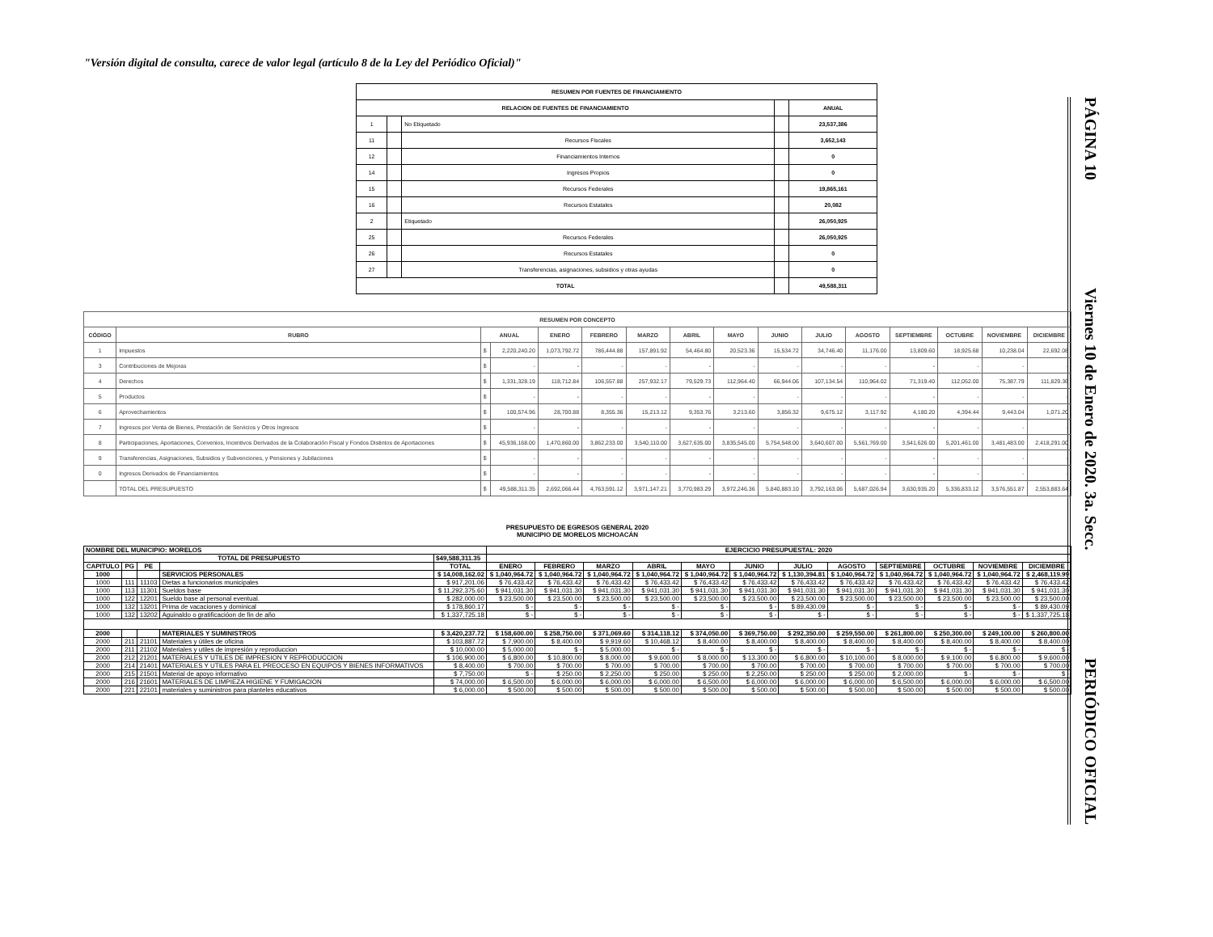"Versión digital de consulta, carece de valor legal (artículo 8 de la Ley del Periódico Oficial)"
PÁGINA 10 Viernes 10 de Enero de 2020. 3a. Secc. PERIÓDICO OFICIAL
| RESUMEN POR FUENTES DE FINANCIAMIENTO | | | | |
| --- | --- | --- | --- | --- |
| RELACION DE FUENTES DE FINANCIAMIENTO | | | | ANUAL |
| 1 | | No Etiquetado | | 23,537,386 |
| 11 | | Recursos Fiscales | | 3,652,143 |
| 12 | | Financiamientos Internos | | 0 |
| 14 | | Ingresos Propios | | 0 |
| 15 | | Recursos Federales | | 19,865,161 |
| 16 | | Recursos Estatales | | 20,082 |
| 2 | | Etiquetado | | 26,050,925 |
| 25 | | Recursos Federales | | 26,050,925 |
| 26 | | Recursos Estatales | | 0 |
| 27 | | Transferencias, asignaciones, subsidios y otras ayudas | | 0 |
| TOTAL | | | | 49,588,311 |
| RESUMEN POR CONCEPTO | | | | | | | | | | | | | | | |
| --- | --- | --- | --- | --- | --- | --- | --- | --- | --- | --- | --- | --- | --- | --- | --- |
| CÓDIGO | RUBRO | ANUAL | | ENERO | FEBRERO | MARZO | ABRIL | MAYO | JUNIO | JULIO | AGOSTO | SEPTIEMBRE | OCTUBRE | NOVIEMBRE | DICIEMBRE |
| 1 | Impuestos | $ | 2,220,240.20 | 1,073,792.72 | 786,444.88 | 157,891.92 | 54,464.80 | 20,523.36 | 15,534.72 | 34,746.40 | 11,176.00 | 13,809.60 | 18,925.68 | 10,238.04 | 22,692.08 |
| 3 | Contribuciones de Mejoras | $ | - | - | - | - | - | - | - | - | - | - | - | - | - |
| 4 | Derechos | $ | 1,331,328.19 | 118,712.84 | 106,557.88 | 257,932.17 | 79,529.73 | 112,964.40 | 66,944.06 | 107,134.54 | 110,964.02 | 71,319.40 | 112,052.00 | 75,387.79 | 111,829.36 |
| 5 | Productos | $ | - | - | - | - | - | - | - | - | - | - | - | - | - |
| 6 | Aprovechamientos | $ | 100,574.96 | 28,700.88 | 8,355.36 | 15,213.12 | 9,353.76 | 3,213.60 | 3,856.32 | 9,675.12 | 3,117.92 | 4,180.20 | 4,394.44 | 9,443.04 | 1,071.20 |
| 7 | Ingresos por Venta de Bienes, Prestación de Servicios y Otros Ingresos | $ | - | - | - | - | - | - | - | - | - | - | - | - | - |
| 8 | Participaciones, Aportaciones, Convenios, Incentivos Derivados de la Colaboración Fiscal y Fondos Distintos de Aportaciones | $ | 45,936,168.00 | 1,470,860.00 | 3,862,233.00 | 3,540,110.00 | 3,627,635.00 | 3,835,545.00 | 5,754,548.00 | 3,640,607.00 | 5,561,769.00 | 3,541,626.00 | 5,201,461.00 | 3,481,483.00 | 2,418,291.00 |
| 9 | Transferencias, Asignaciones, Subsidios y Subvenciones, y Pensiones y Jubilaciones | $ | - | - | - | - | - | - | - | - | - | - | - | - | - |
| 0 | Ingresos Derivados de Financiamientos | $ | - | - | - | - | - | - | - | - | - | - | - | - | - |
| | TOTAL DEL PRESUPUESTO | $ | 49,588,311.35 | 2,692,066.44 | 4,763,591.12 | 3,971,147.21 | 3,770,983.29 | 3,972,246.36 | 5,840,883.10 | 3,792,163.06 | 5,687,026.94 | 3,630,935.20 | 5,336,833.12 | 3,576,551.87 | 2,553,883.64 |
PRESUPUESTO DE EGRESOS GENERAL 2020
MUNICIPIO DE MORELOS MICHOACÁN
| NOMBRE DEL MUNICIPIO: MORELOS | | | | | EJERCICIO PRESUPUESTAL: 2020 | | | | | | | | | | | |
| TOTAL DE PRESUPUESTO | | | | $49,588,311.35 | | | | | | | | | | | | |
| CAPITULO | PG | PE | | TOTAL | ENERO | FEBRERO | MARZO | ABRIL | MAYO | JUNIO | JULIO | AGOSTO | SEPTIEMBRE | OCTUBRE | NOVIEMBRE | DICIEMBRE |
| 1000 | | | SERVICIOS PERSONALES | $ 14,008,162.02 | $ 1,040,964.72 | $ 1,040,964.72 | $ 1,040,964.72 | $ 1,040,964.72 | $ 1,040,964.72 | $ 1,040,964.72 | $ 1,130,394.81 | $ 1,040,964.72 | $ 1,040,964.72 | $ 1,040,964.72 | $ 1,040,964.72 | $ 2,468,119.99 |
| 1000 | 111 | 11103 | Dietas a funcionarios municipales | $ 917,201.06 | $ 76,433.42 | $ 76,433.42 | $ 76,433.42 | $ 76,433.42 | $ 76,433.42 | $ 76,433.42 | $ 76,433.42 | $ 76,433.42 | $ 76,433.42 | $ 76,433.42 | $ 76,433.42 | $ 76,433.42 |
| 1000 | 113 | 11301 | Sueldos base | $ 11,292,375.60 | $ 941,031.30 | $ 941,031.30 | $ 941,031.30 | $ 941,031.30 | $ 941,031.30 | $ 941,031.30 | $ 941,031.30 | $ 941,031.30 | $ 941,031.30 | $ 941,031.30 | $ 941,031.30 | $ 941,031.30 |
| 1000 | 122 | 12201 | Sueldo base al personal eventual. | $ 282,000.00 | $ 23,500.00 | $ 23,500.00 | $ 23,500.00 | $ 23,500.00 | $ 23,500.00 | $ 23,500.00 | $ 23,500.00 | $ 23,500.00 | $ 23,500.00 | $ 23,500.00 | $ 23,500.00 | $ 23,500.00 |
| 1000 | 132 | 13201 | Prima de vacaciones y dominical | $ 178,860.17 | $ - | $ - | $ - | $ - | $ - | $ - | $ 89,430.09 | $ - | $ - | $ - | $ - | $ 89,430.09 |
| 1000 | 132 | 13202 | Aguinaldo o gratificacióon de fin de año | $ 1,337,725.18 | $ - | $ - | $ - | $ - | $ - | $ - | $ - | $ - | $ - | $ - | $ - | $ 1,337,725.18 |
| 2000 | | | MATERIALES Y SUMINISTROS | $ 3,420,237.72 | $ 158,600.00 | $ 258,750.00 | $ 371,069.60 | $ 314,118.12 | $ 374,050.00 | $ 369,750.00 | $ 292,350.00 | $ 259,550.00 | $ 261,800.00 | $ 250,300.00 | $ 249,100.00 | $ 260,800.00 |
| 2000 | 211 | 21101 | Materiales y útiles de oficina | $ 103,887.72 | $ 7,900.00 | $ 8,400.00 | $ 9,919.60 | $ 10,468.12 | $ 8,400.00 | $ 8,400.00 | $ 8,400.00 | $ 8,400.00 | $ 8,400.00 | $ 8,400.00 | $ 8,400.00 | $ 8,400.00 |
| 2000 | 211 | 21102 | Materiales y utiles de impresión y reproduccion | $ 10,000.00 | $ 5,000.00 | $ - | $ 5,000.00 | $ - | $ - | $ - | $ - | $ - | $ - | $ - | $ - | $ - |
| 2000 | 212 | 21201 | MATERIALES Y UTILES DE IMPRESION Y REPRODUCCION | $ 106,900.00 | $ 6,800.00 | $ 10,800.00 | $ 8,000.00 | $ 9,600.00 | $ 8,000.00 | $ 13,300.00 | $ 6,800.00 | $ 10,100.00 | $ 8,000.00 | $ 9,100.00 | $ 6,800.00 | $ 9,600.00 |
| 2000 | 214 | 21401 | MATERIALES Y UTILES PARA EL PREOCESO EN EQUIPOS Y BIENES INFORMATIVOS | $ 8,400.00 | $ 700.00 | $ 700.00 | $ 700.00 | $ 700.00 | $ 700.00 | $ 700.00 | $ 700.00 | $ 700.00 | $ 700.00 | $ 700.00 | $ 700.00 | $ 700.00 |
| 2000 | 215 | 21501 | Material de apoyo informativo | $ 7,750.00 | $ - | $ 250.00 | $ 2,250.00 | $ 250.00 | $ 250.00 | $ 2,250.00 | $ 250.00 | $ 250.00 | $ 2,000.00 | $ - | $ - | $ - |
| 2000 | 216 | 21601 | MATERIALES DE LIMPIEZA HIGIENE Y FUMIGACION | $ 74,000.00 | $ 6,500.00 | $ 6,000.00 | $ 6,000.00 | $ 6,000.00 | $ 6,500.00 | $ 6,000.00 | $ 6,000.00 | $ 6,000.00 | $ 6,500.00 | $ 6,000.00 | $ 6,000.00 | $ 6,500.00 |
| 2000 | 221 | 22101 | materiales y suministros para planteles educativos | $ 6,000.00 | $ 500.00 | $ 500.00 | $ 500.00 | $ 500.00 | $ 500.00 | $ 500.00 | $ 500.00 | $ 500.00 | $ 500.00 | $ 500.00 | $ 500.00 | $ 500.00 |